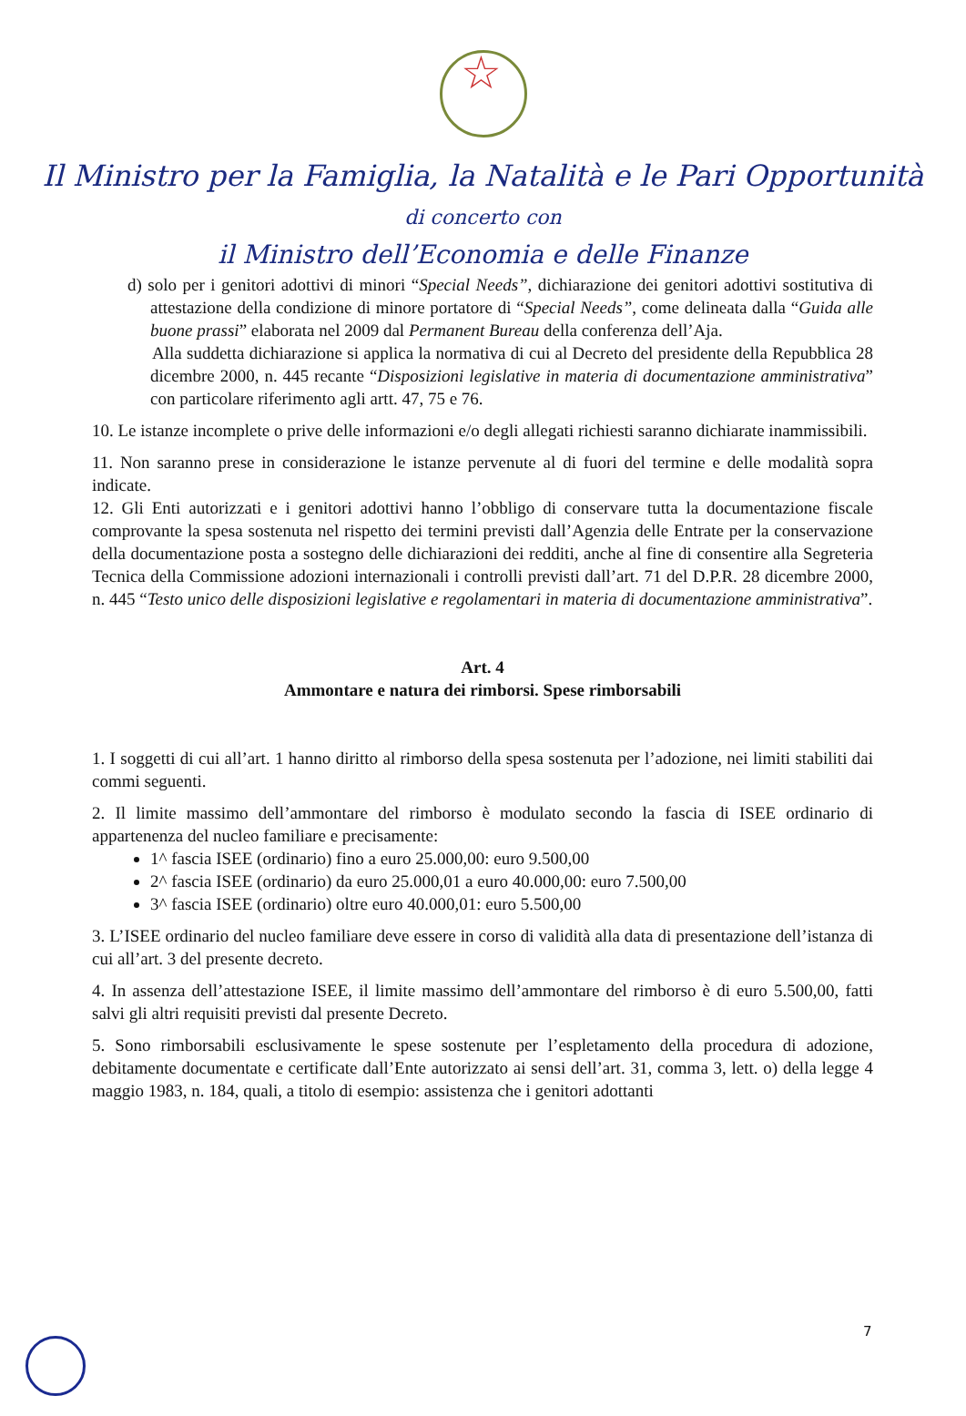☆
Il Ministro per la Famiglia, la Natalità e le Pari Opportunità
di concerto con
il Ministro dell’Economia e delle Finanze
d) solo per i genitori adottivi di minori “Special Needs”, dichiarazione dei genitori adottivi sostitutiva di attestazione della condizione di minore portatore di “Special Needs”, come delineata dalla “Guida alle buone prassi” elaborata nel 2009 dal Permanent Bureau della conferenza dell’Aja.
Alla suddetta dichiarazione si applica la normativa di cui al Decreto del presidente della Repubblica 28 dicembre 2000, n. 445 recante “Disposizioni legislative in materia di documentazione amministrativa” con particolare riferimento agli artt. 47, 75 e 76.
10. Le istanze incomplete o prive delle informazioni e/o degli allegati richiesti saranno dichiarate inammissibili.
11. Non saranno prese in considerazione le istanze pervenute al di fuori del termine e delle modalità sopra indicate.
12. Gli Enti autorizzati e i genitori adottivi hanno l’obbligo di conservare tutta la documentazione fiscale comprovante la spesa sostenuta nel rispetto dei termini previsti dall’Agenzia delle Entrate per la conservazione della documentazione posta a sostegno delle dichiarazioni dei redditi, anche al fine di consentire alla Segreteria Tecnica della Commissione adozioni internazionali i controlli previsti dall’art. 71 del D.P.R. 28 dicembre 2000, n. 445 “Testo unico delle disposizioni legislative e regolamentari in materia di documentazione amministrativa”.
Art. 4
Ammontare e natura dei rimborsi. Spese rimborsabili
1. I soggetti di cui all’art. 1 hanno diritto al rimborso della spesa sostenuta per l’adozione, nei limiti stabiliti dai commi seguenti.
2. Il limite massimo dell’ammontare del rimborso è modulato secondo la fascia di ISEE ordinario di appartenenza del nucleo familiare e precisamente:
1^ fascia ISEE (ordinario) fino a euro 25.000,00: euro 9.500,00
2^ fascia ISEE (ordinario) da euro 25.000,01 a euro 40.000,00: euro 7.500,00
3^ fascia ISEE (ordinario) oltre euro 40.000,01: euro 5.500,00
3. L’ISEE ordinario del nucleo familiare deve essere in corso di validità alla data di presentazione dell’istanza di cui all’art. 3 del presente decreto.
4. In assenza dell’attestazione ISEE, il limite massimo dell’ammontare del rimborso è di euro 5.500,00, fatti salvi gli altri requisiti previsti dal presente Decreto.
5. Sono rimborsabili esclusivamente le spese sostenute per l’espletamento della procedura di adozione, debitamente documentate e certificate dall’Ente autorizzato ai sensi dell’art. 31, comma 3, lett. o) della legge 4 maggio 1983, n. 184, quali, a titolo di esempio: assistenza che i genitori adottanti
7